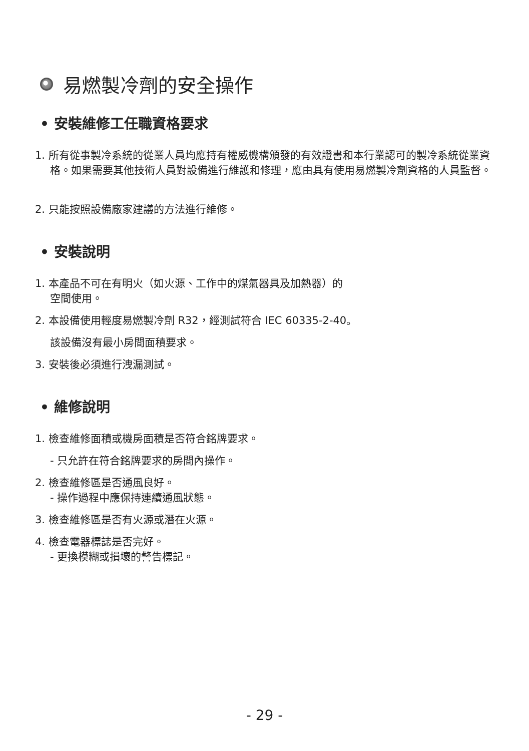易燃製冷劑的安全操作
• 安裝維修工任職資格要求
1. 所有從事製冷系統的從業人員均應持有權威機構頒發的有效證書和本行業認可的製冷系統從業資格。如果需要其他技術人員對設備進行維護和修理，應由具有使用易燃製冷劑資格的人員監督。
2. 只能按照設備廠家建議的方法進行維修。
• 安裝說明
1. 本產品不可在有明火（如火源、工作中的煤氣器具及加熱器）的
空間使用。
2. 本設備使用輕度易燃製冷劑 R32，經測試符合 IEC 60335-2-40。
該設備沒有最小房間面積要求。
3. 安裝後必須進行洩漏測試。
• 維修說明
1. 檢查維修面積或機房面積是否符合銘牌要求。
- 只允許在符合銘牌要求的房間內操作。
2. 檢查維修區是否通風良好。
- 操作過程中應保持連續通風狀態。
3. 檢查維修區是否有火源或潛在火源。
4. 檢查電器標誌是否完好。
- 更換模糊或損壞的警告標記。
- 29 -